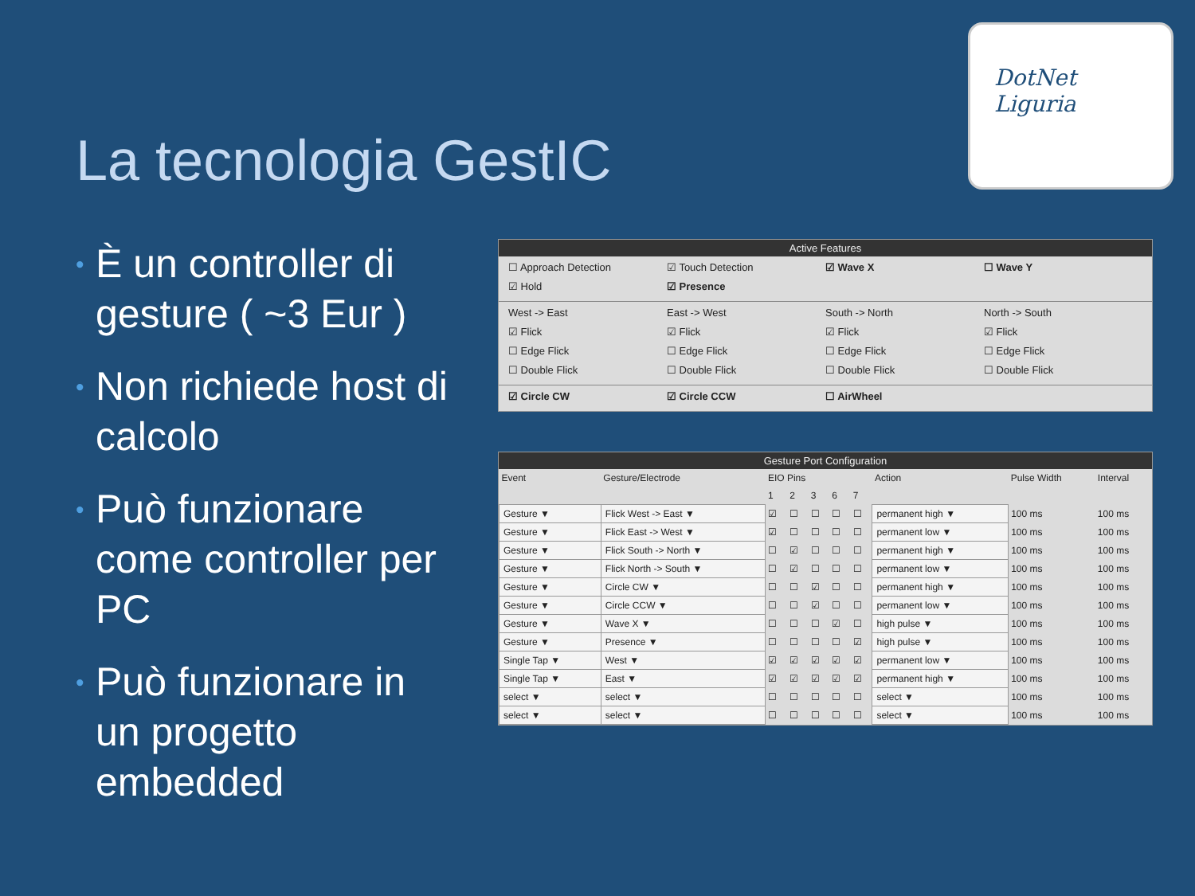La tecnologia GestIC
DotNet
Liguria
• È un controller di gesture ( ~3 Eur )
• Non richiede host di calcolo
• Può funzionare come controller per PC
• Può funzionare in un progetto embedded
Active Features
☐ Approach Detection
☑ Touch Detection
☑ Wave X
☐ Wave Y
☑ Hold
☑ Presence
West -> East
East -> West
South -> North
North -> South
☑ Flick
☑ Flick
☑ Flick
☑ Flick
☐ Edge Flick
☐ Edge Flick
☐ Edge Flick
☐ Edge Flick
☐ Double Flick
☐ Double Flick
☐ Double Flick
☐ Double Flick
☑ Circle CW
☑ Circle CCW
☐ AirWheel
Gesture Port Configuration
| Event | Gesture/Electrode | EIO Pins | | | | | Action | Pulse Width | Interval |
| --- | --- | --- | --- | --- | --- | --- | --- | --- | --- |
| | | 1 | 2 | 3 | 6 | 7 | | | |
| Gesture ▼ | Flick West -> East ▼ | ☑ | ☐ | ☐ | ☐ | ☐ | permanent high ▼ | 100 ms | 100 ms |
| Gesture ▼ | Flick East -> West ▼ | ☑ | ☐ | ☐ | ☐ | ☐ | permanent low ▼ | 100 ms | 100 ms |
| Gesture ▼ | Flick South -> North ▼ | ☐ | ☑ | ☐ | ☐ | ☐ | permanent high ▼ | 100 ms | 100 ms |
| Gesture ▼ | Flick North -> South ▼ | ☐ | ☑ | ☐ | ☐ | ☐ | permanent low ▼ | 100 ms | 100 ms |
| Gesture ▼ | Circle CW ▼ | ☐ | ☐ | ☑ | ☐ | ☐ | permanent high ▼ | 100 ms | 100 ms |
| Gesture ▼ | Circle CCW ▼ | ☐ | ☐ | ☑ | ☐ | ☐ | permanent low ▼ | 100 ms | 100 ms |
| Gesture ▼ | Wave X ▼ | ☐ | ☐ | ☐ | ☑ | ☐ | high pulse ▼ | 100 ms | 100 ms |
| Gesture ▼ | Presence ▼ | ☐ | ☐ | ☐ | ☐ | ☑ | high pulse ▼ | 100 ms | 100 ms |
| Single Tap ▼ | West ▼ | ☑ | ☑ | ☑ | ☑ | ☑ | permanent low ▼ | 100 ms | 100 ms |
| Single Tap ▼ | East ▼ | ☑ | ☑ | ☑ | ☑ | ☑ | permanent high ▼ | 100 ms | 100 ms |
| select ▼ | select ▼ | ☐ | ☐ | ☐ | ☐ | ☐ | select ▼ | 100 ms | 100 ms |
| select ▼ | select ▼ | ☐ | ☐ | ☐ | ☐ | ☐ | select ▼ | 100 ms | 100 ms |